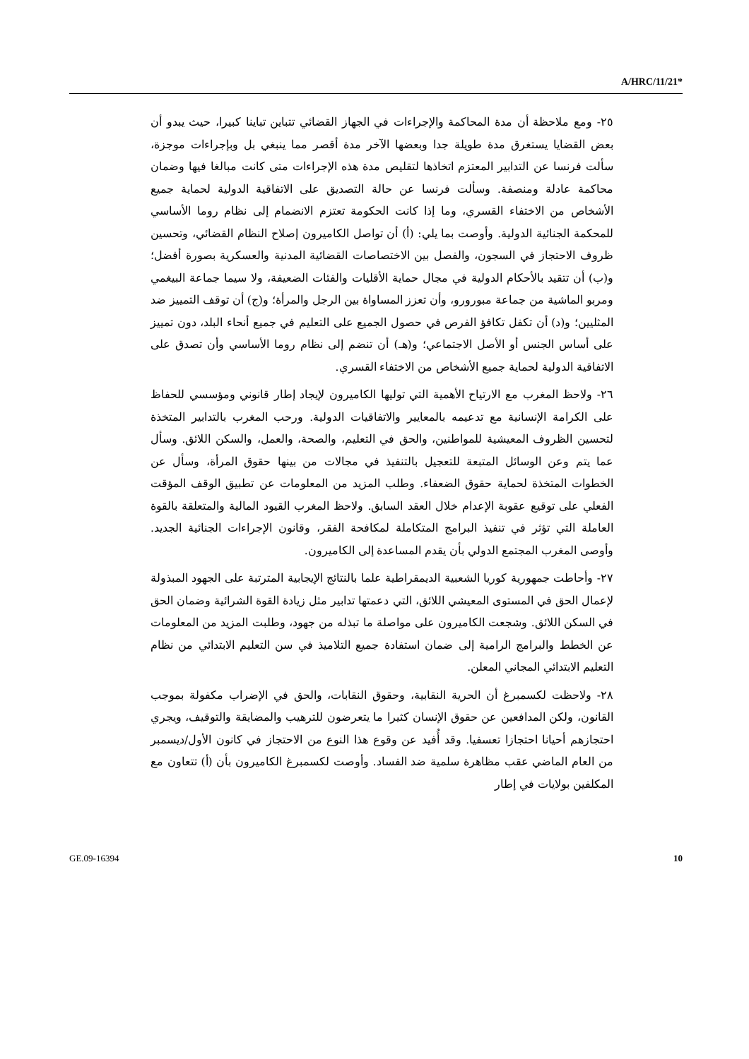A/HRC/11/21*
٢٥- ومع ملاحظة أن مدة المحاكمة والإجراءات في الجهاز القضائي تتباين تباينا كبيرا، حيث يبدو أن بعض القضايا يستغرق مدة طويلة جدا وبعضها الآخر مدة أقصر مما ينبغي بل وبإجراءات موجزة، سألت فرنسا عن التدابير المعتزم اتخاذها لتقليص مدة هذه الإجراءات متى كانت مبالغا فيها وضمان محاكمة عادلة ومنصفة. وسألت فرنسا عن حالة التصديق على الاتفاقية الدولية لحماية جميع الأشخاص من الاختفاء القسري، وما إذا كانت الحكومة تعتزم الانضمام إلى نظام روما الأساسي للمحكمة الجنائية الدولية. وأوصت بما يلي: (أ) أن تواصل الكاميرون إصلاح النظام القضائي، وتحسين ظروف الاحتجاز في السجون، والفصل بين الاختصاصات القضائية المدنية والعسكرية بصورة أفضل؛ و(ب) أن تتقيد بالأحكام الدولية في مجال حماية الأقليات والفئات الضعيفة، ولا سيما جماعة البيغمي ومربو الماشية من جماعة مبورورو، وأن تعزز المساواة بين الرجل والمرأة؛ و(ج) أن توقف التمييز ضد المثليين؛ و(د) أن تكفل تكافؤ الفرص في حصول الجميع على التعليم في جميع أنحاء البلد، دون تمييز على أساس الجنس أو الأصل الاجتماعي؛ و(هـ) أن تنضم إلى نظام روما الأساسي وأن تصدق على الاتفاقية الدولية لحماية جميع الأشخاص من الاختفاء القسري.
٢٦- ولاحظ المغرب مع الارتياح الأهمية التي توليها الكاميرون لإيجاد إطار قانوني ومؤسسي للحفاظ على الكرامة الإنسانية مع تدعيمه بالمعايير والاتفاقيات الدولية. ورحب المغرب بالتدابير المتخذة لتحسين الظروف المعيشية للمواطنين، والحق في التعليم، والصحة، والعمل، والسكن اللائق. وسأل عما يتم وعن الوسائل المتبعة للتعجيل بالتنفيذ في مجالات من بينها حقوق المرأة، وسأل عن الخطوات المتخذة لحماية حقوق الضعفاء. وطلب المزيد من المعلومات عن تطبيق الوقف المؤقت الفعلي على توقيع عقوبة الإعدام خلال العقد السابق. ولاحظ المغرب القيود المالية والمتعلقة بالقوة العاملة التي تؤثر في تنفيذ البرامج المتكاملة لمكافحة الفقر، وقانون الإجراءات الجنائية الجديد. وأوصى المغرب المجتمع الدولي بأن يقدم المساعدة إلى الكاميرون.
٢٧- وأحاطت جمهورية كوريا الشعبية الديمقراطية علما بالنتائج الإيجابية المترتبة على الجهود المبذولة لإعمال الحق في المستوى المعيشي اللائق، التي دعمتها تدابير مثل زيادة القوة الشرائية وضمان الحق في السكن اللائق. وشجعت الكاميرون على مواصلة ما تبذله من جهود، وطلبت المزيد من المعلومات عن الخطط والبرامج الرامية إلى ضمان استفادة جميع التلاميذ في سن التعليم الابتدائي من نظام التعليم الابتدائي المجاني المعلن.
٢٨- ولاحظت لكسمبرغ أن الحرية النقابية، وحقوق النقابات، والحق في الإضراب مكفولة بموجب القانون، ولكن المدافعين عن حقوق الإنسان كثيرا ما يتعرضون للترهيب والمضايقة والتوقيف، ويجري احتجازهم أحيانا احتجازا تعسفيا. وقد أُفيد عن وقوع هذا النوع من الاحتجاز في كانون الأول/ديسمبر من العام الماضي عقب مظاهرة سلمية ضد الفساد. وأوصت لكسمبرغ الكاميرون بأن (أ) تتعاون مع المكلفين بولايات في إطار
GE.09-16394 10